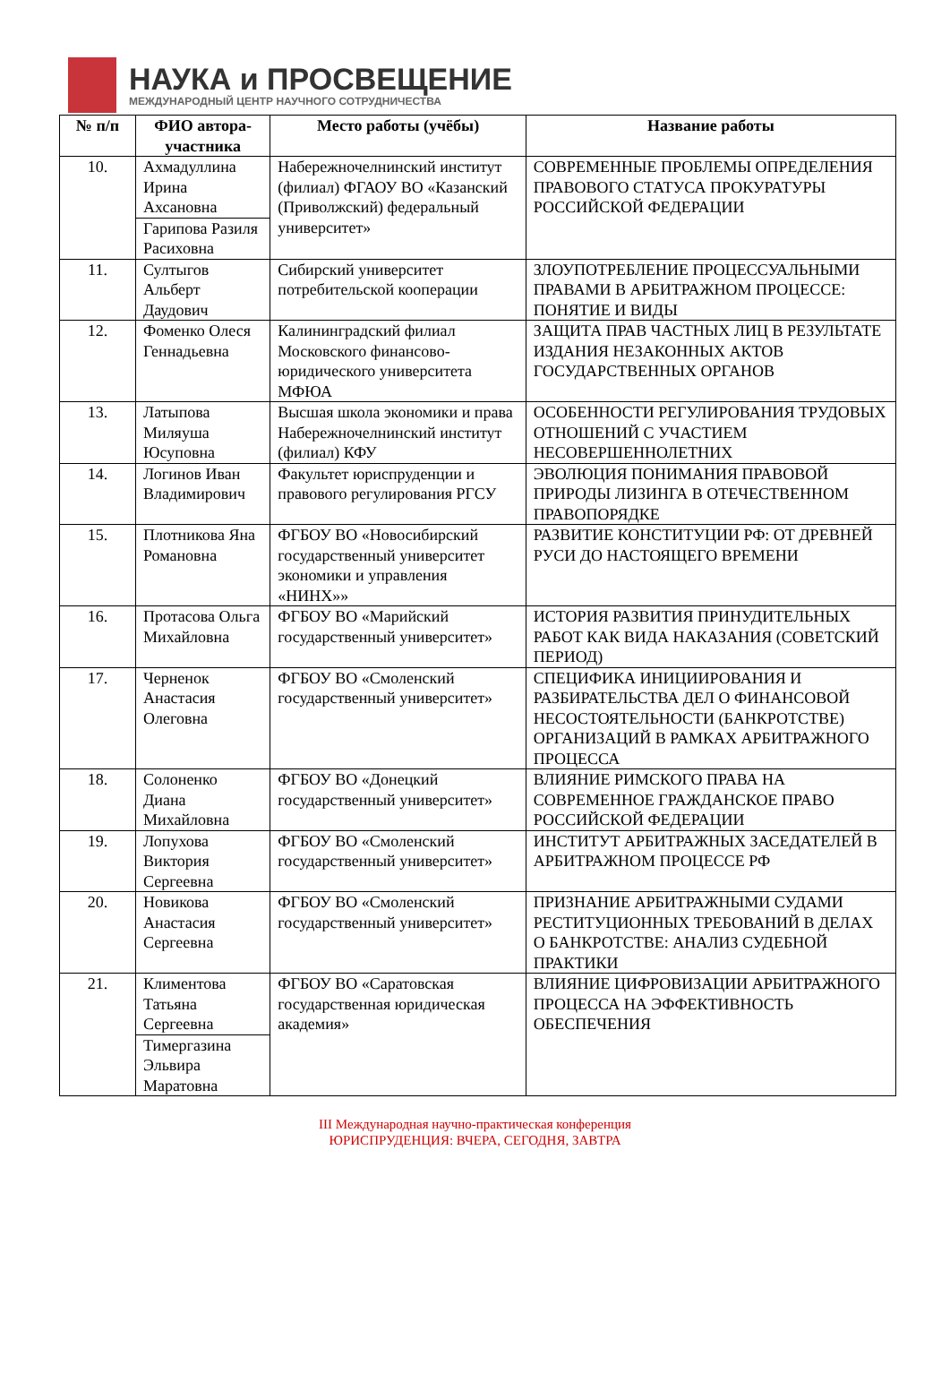НАУКА и ПРОСВЕЩЕНИЕ
МЕЖДУНАРОДНЫЙ ЦЕНТР НАУЧНОГО СОТРУДНИЧЕСТВА
| № п/п | ФИО автора-участника | Место работы (учёбы) | Название работы |
| --- | --- | --- | --- |
| 10. | Ахмадуллина Ирина Ахсановна Гарипова Разиля Расиховна | Набережночелнинский институт (филиал) ФГАОУ ВО «Казанский (Приволжский) федеральный университет» | СОВРЕМЕННЫЕ ПРОБЛЕМЫ ОПРЕДЕЛЕНИЯ ПРАВОВОГО СТАТУСА ПРОКУРАТУРЫ РОССИЙСКОЙ ФЕДЕРАЦИИ |
| 11. | Султыгов Альберт Даудович | Сибирский университет потребительской кооперации | ЗЛОУПОТРЕБЛЕНИЕ ПРОЦЕССУАЛЬНЫМИ ПРАВАМИ В АРБИТРАЖНОМ ПРОЦЕССЕ: ПОНЯТИЕ И ВИДЫ |
| 12. | Фоменко Олеся Геннадьевна | Калининградский филиал Московского финансово-юридического университета МФЮА | ЗАЩИТА ПРАВ ЧАСТНЫХ ЛИЦ В РЕЗУЛЬТАТЕ ИЗДАНИЯ НЕЗАКОННЫХ АКТОВ ГОСУДАРСТВЕННЫХ ОРГАНОВ |
| 13. | Латыпова Миляуша Юсуповна | Высшая школа экономики и права Набережночелнинский институт (филиал) КФУ | ОСОБЕННОСТИ РЕГУЛИРОВАНИЯ ТРУДОВЫХ ОТНОШЕНИЙ С УЧАСТИЕМ НЕСОВЕРШЕННОЛЕТНИХ |
| 14. | Логинов Иван Владимирович | Факультет юриспруденции и правового регулирования РГСУ | ЭВОЛЮЦИЯ ПОНИМАНИЯ ПРАВОВОЙ ПРИРОДЫ ЛИЗИНГА В ОТЕЧЕСТВЕННОМ ПРАВОПОРЯДКЕ |
| 15. | Плотникова Яна Романовна | ФГБОУ ВО «Новосибирский государственный университет экономики и управления «НИНХ»» | РАЗВИТИЕ КОНСТИТУЦИИ РФ: ОТ ДРЕВНЕЙ РУСИ ДО НАСТОЯЩЕГО ВРЕМЕНИ |
| 16. | Протасова Ольга Михайловна | ФГБОУ ВО «Марийский государственный университет» | ИСТОРИЯ РАЗВИТИЯ ПРИНУДИТЕЛЬНЫХ РАБОТ КАК ВИДА НАКАЗАНИЯ (СОВЕТСКИЙ ПЕРИОД) |
| 17. | Черненок Анастасия Олеговна | ФГБОУ ВО «Смоленский государственный университет» | СПЕЦИФИКА ИНИЦИИРОВАНИЯ И РАЗБИРАТЕЛЬСТВА ДЕЛ О ФИНАНСОВОЙ НЕСОСТОЯТЕЛЬНОСТИ (БАНКРОТСТВЕ) ОРГАНИЗАЦИЙ В РАМКАХ АРБИТРАЖНОГО ПРОЦЕССА |
| 18. | Солоненко Диана Михайловна | ФГБОУ ВО «Донецкий государственный университет» | ВЛИЯНИЕ РИМСКОГО ПРАВА НА СОВРЕМЕННОЕ ГРАЖДАНСКОЕ ПРАВО РОССИЙСКОЙ ФЕДЕРАЦИИ |
| 19. | Лопухова Виктория Сергеевна | ФГБОУ ВО «Смоленский государственный университет» | ИНСТИТУТ АРБИТРАЖНЫХ ЗАСЕДАТЕЛЕЙ В АРБИТРАЖНОМ ПРОЦЕССЕ РФ |
| 20. | Новикова Анастасия Сергеевна | ФГБОУ ВО «Смоленский государственный университет» | ПРИЗНАНИЕ АРБИТРАЖНЫМИ СУДАМИ РЕСТИТУЦИОННЫХ ТРЕБОВАНИЙ В ДЕЛАХ О БАНКРОТСТВЕ: АНАЛИЗ СУДЕБНОЙ ПРАКТИКИ |
| 21. | Климентова Татьяна Сергеевна Тимергазина Эльвира Маратовна | ФГБОУ ВО «Саратовская государственная юридическая академия» | ВЛИЯНИЕ ЦИФРОВИЗАЦИИ АРБИТРАЖНОГО ПРОЦЕССА НА ЭФФЕКТИВНОСТЬ ОБЕСПЕЧЕНИЯ |
III Международная научно-практическая конференция
ЮРИСПРУДЕНЦИЯ: ВЧЕРА, СЕГОДНЯ, ЗАВТРА